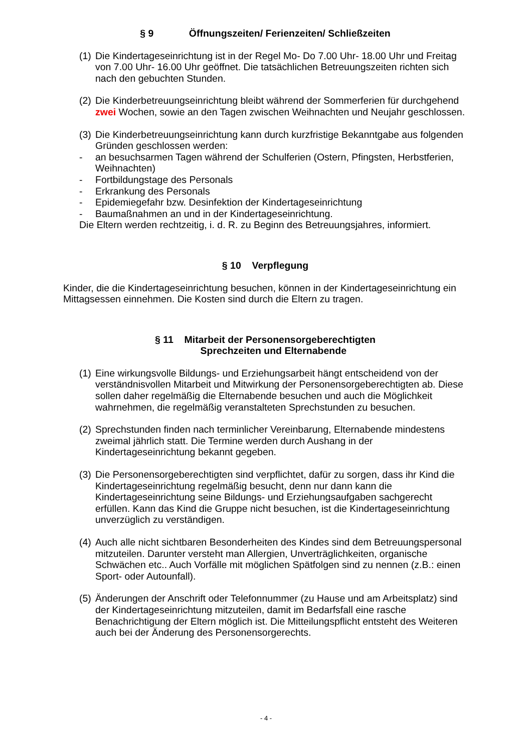§ 9 Öffnungszeiten/ Ferienzeiten/ Schließzeiten
(1) Die Kindertageseinrichtung ist in der Regel Mo- Do 7.00 Uhr- 18.00 Uhr und Freitag von 7.00 Uhr- 16.00 Uhr geöffnet. Die tatsächlichen Betreuungszeiten richten sich nach den gebuchten Stunden.
(2) Die Kinderbetreuungseinrichtung bleibt während der Sommerferien für durchgehend zwei Wochen, sowie an den Tagen zwischen Weihnachten und Neujahr geschlossen.
(3) Die Kinderbetreuungseinrichtung kann durch kurzfristige Bekanntgabe aus folgenden Gründen geschlossen werden:
- an besuchsarmen Tagen während der Schulferien (Ostern, Pfingsten, Herbstferien, Weihnachten)
- Fortbildungstage des Personals
- Erkrankung des Personals
- Epidemiegefahr bzw. Desinfektion der Kindertageseinrichtung
- Baumaßnahmen an und in der Kindertageseinrichtung.
Die Eltern werden rechtzeitig, i. d. R. zu Beginn des Betreuungsjahres, informiert.
§ 10 Verpflegung
Kinder, die die Kindertageseinrichtung besuchen, können in der Kindertageseinrichtung ein Mittagsessen einnehmen. Die Kosten sind durch die Eltern zu tragen.
§ 11 Mitarbeit der Personensorgeberechtigten
Sprechzeiten und Elternabende
(1) Eine wirkungsvolle Bildungs- und Erziehungsarbeit hängt entscheidend von der verständnisvollen Mitarbeit und Mitwirkung der Personensorgeberechtigten ab. Diese sollen daher regelmäßig die Elternabende besuchen und auch die Möglichkeit wahrnehmen, die regelmäßig veranstalteten Sprechstunden zu besuchen.
(2) Sprechstunden finden nach terminlicher Vereinbarung, Elternabende mindestens zweimal jährlich statt. Die Termine werden durch Aushang in der Kindertageseinrichtung bekannt gegeben.
(3) Die Personensorgeberechtigten sind verpflichtet, dafür zu sorgen, dass ihr Kind die Kindertageseinrichtung regelmäßig besucht, denn nur dann kann die Kindertageseinrichtung seine Bildungs- und Erziehungsaufgaben sachgerecht erfüllen. Kann das Kind die Gruppe nicht besuchen, ist die Kindertageseinrichtung unverzüglich zu verständigen.
(4) Auch alle nicht sichtbaren Besonderheiten des Kindes sind dem Betreuungspersonal mitzuteilen. Darunter versteht man Allergien, Unverträglichkeiten, organische Schwächen etc.. Auch Vorfälle mit möglichen Spätfolgen sind zu nennen (z.B.: einen Sport- oder Autounfall).
(5) Änderungen der Anschrift oder Telefonnummer (zu Hause und am Arbeitsplatz) sind der Kindertageseinrichtung mitzuteilen, damit im Bedarfsfall eine rasche Benachrichtigung der Eltern möglich ist. Die Mitteilungspflicht entsteht des Weiteren auch bei der Änderung des Personensorgerechts.
- 4 -